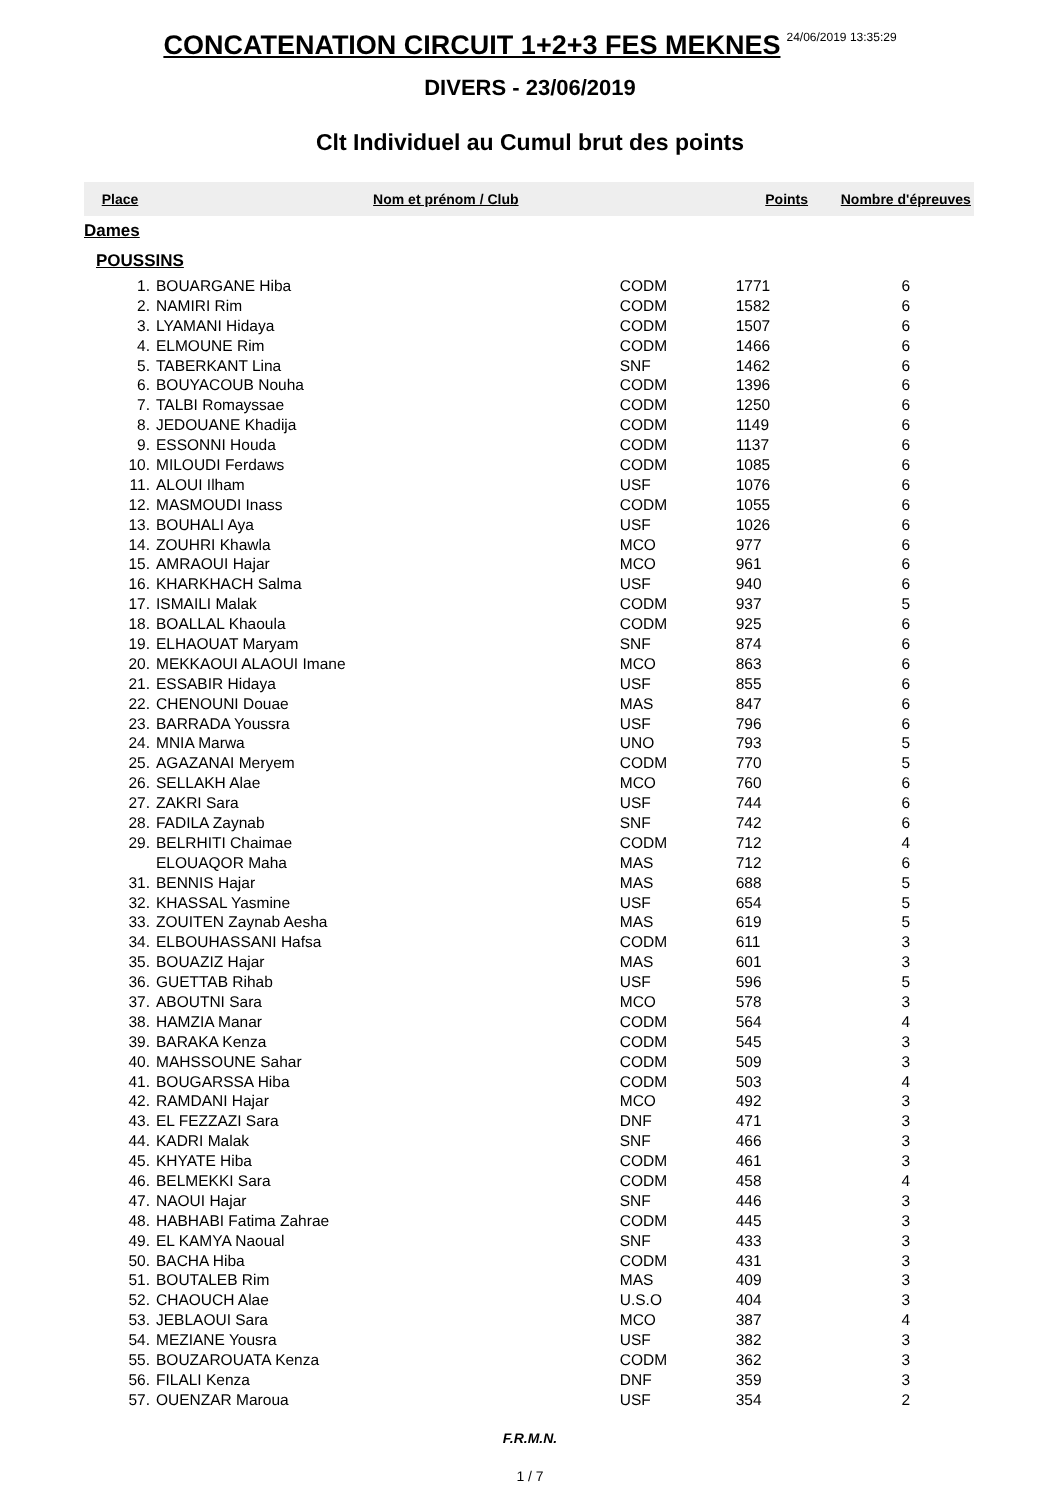CONCATENATION CIRCUIT 1+2+3 FES MEKNES
24/06/2019 13:35:29
DIVERS - 23/06/2019
Clt Individuel au Cumul brut des points
| Place | Nom et prénom / Club | | Points | Nombre d'épreuves |
| --- | --- | --- | --- | --- |
| Dames | | | | |
| POUSSINS | | | | |
| 1. | BOUARGANE Hiba | CODM | 1771 | 6 |
| 2. | NAMIRI Rim | CODM | 1582 | 6 |
| 3. | LYAMANI Hidaya | CODM | 1507 | 6 |
| 4. | ELMOUNE Rim | CODM | 1466 | 6 |
| 5. | TABERKANT Lina | SNF | 1462 | 6 |
| 6. | BOUYACOUB Nouha | CODM | 1396 | 6 |
| 7. | TALBI Romayssae | CODM | 1250 | 6 |
| 8. | JEDOUANE Khadija | CODM | 1149 | 6 |
| 9. | ESSONNI Houda | CODM | 1137 | 6 |
| 10. | MILOUDI Ferdaws | CODM | 1085 | 6 |
| 11. | ALOUI Ilham | USF | 1076 | 6 |
| 12. | MASMOUDI Inass | CODM | 1055 | 6 |
| 13. | BOUHALI Aya | USF | 1026 | 6 |
| 14. | ZOUHRI Khawla | MCO | 977 | 6 |
| 15. | AMRAOUI Hajar | MCO | 961 | 6 |
| 16. | KHARKHACH Salma | USF | 940 | 6 |
| 17. | ISMAILI Malak | CODM | 937 | 5 |
| 18. | BOALLAL Khaoula | CODM | 925 | 6 |
| 19. | ELHAOUAT Maryam | SNF | 874 | 6 |
| 20. | MEKKAOUI ALAOUI Imane | MCO | 863 | 6 |
| 21. | ESSABIR Hidaya | USF | 855 | 6 |
| 22. | CHENOUNI Douae | MAS | 847 | 6 |
| 23. | BARRADA Youssra | USF | 796 | 6 |
| 24. | MNIA Marwa | UNO | 793 | 5 |
| 25. | AGAZANAI Meryem | CODM | 770 | 5 |
| 26. | SELLAKH Alae | MCO | 760 | 6 |
| 27. | ZAKRI Sara | USF | 744 | 6 |
| 28. | FADILA Zaynab | SNF | 742 | 6 |
| 29. | BELRHITI Chaimae | CODM | 712 | 4 |
| | ELOUAQOR Maha | MAS | 712 | 6 |
| 31. | BENNIS Hajar | MAS | 688 | 5 |
| 32. | KHASSAL Yasmine | USF | 654 | 5 |
| 33. | ZOUITEN Zaynab Aesha | MAS | 619 | 5 |
| 34. | ELBOUHASSANI Hafsa | CODM | 611 | 3 |
| 35. | BOUAZIZ Hajar | MAS | 601 | 3 |
| 36. | GUETTAB Rihab | USF | 596 | 5 |
| 37. | ABOUTNI Sara | MCO | 578 | 3 |
| 38. | HAMZIA Manar | CODM | 564 | 4 |
| 39. | BARAKA Kenza | CODM | 545 | 3 |
| 40. | MAHSSOUNE Sahar | CODM | 509 | 3 |
| 41. | BOUGARSSA Hiba | CODM | 503 | 4 |
| 42. | RAMDANI Hajar | MCO | 492 | 3 |
| 43. | EL FEZZAZI Sara | DNF | 471 | 3 |
| 44. | KADRI Malak | SNF | 466 | 3 |
| 45. | KHYATE Hiba | CODM | 461 | 3 |
| 46. | BELMEKKI Sara | CODM | 458 | 4 |
| 47. | NAOUI Hajar | SNF | 446 | 3 |
| 48. | HABHABI Fatima Zahrae | CODM | 445 | 3 |
| 49. | EL KAMYA Naoual | SNF | 433 | 3 |
| 50. | BACHA Hiba | CODM | 431 | 3 |
| 51. | BOUTALEB Rim | MAS | 409 | 3 |
| 52. | CHAOUCH Alae | U.S.O | 404 | 3 |
| 53. | JEBLAOUI Sara | MCO | 387 | 4 |
| 54. | MEZIANE Yousra | USF | 382 | 3 |
| 55. | BOUZAROUATA Kenza | CODM | 362 | 3 |
| 56. | FILALI Kenza | DNF | 359 | 3 |
| 57. | OUENZAR Maroua | USF | 354 | 2 |
F.R.M.N.
1 / 7